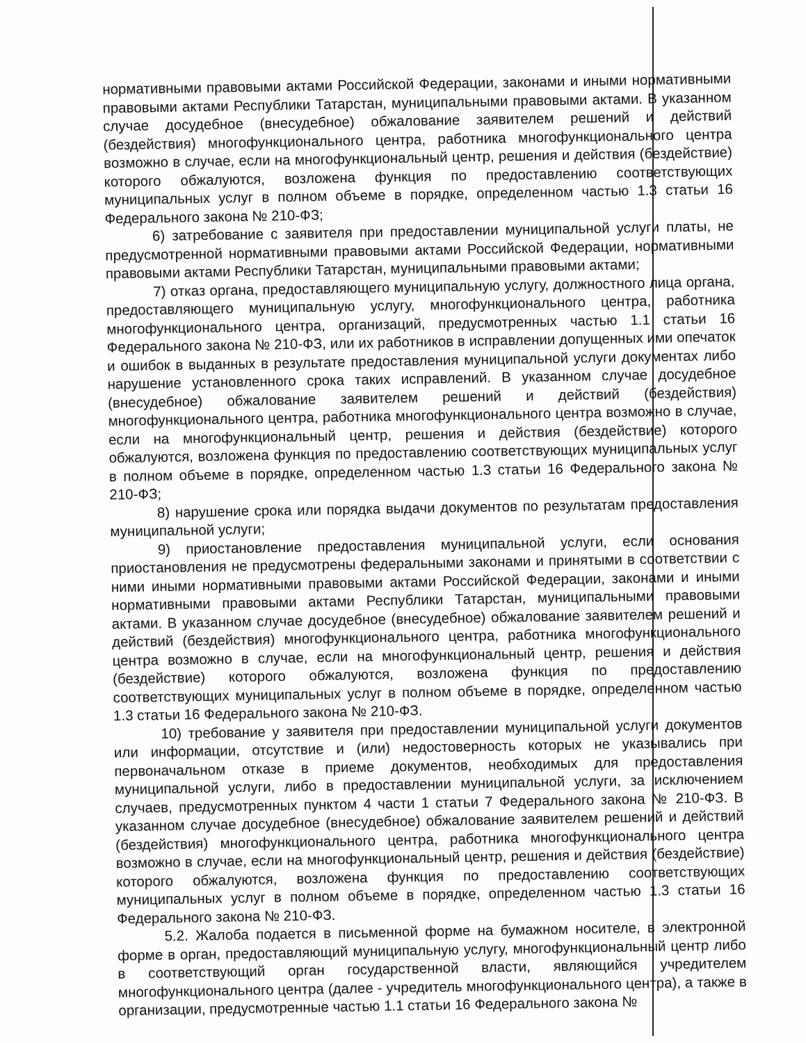нормативными правовыми актами Российской Федерации, законами и иными нормативными правовыми актами Республики Татарстан, муниципальными правовыми актами. В указанном случае досудебное (внесудебное) обжалование заявителем решений и действий (бездействия) многофункционального центра, работника многофункционального центра возможно в случае, если на многофункциональный центр, решения и действия (бездействие) которого обжалуются, возложена функция по предоставлению соответствующих муниципальных услуг в полном объеме в порядке, определенном частью 1.3 статьи 16 Федерального закона № 210-ФЗ;
6) затребование с заявителя при предоставлении муниципальной услуги платы, не предусмотренной нормативными правовыми актами Российской Федерации, нормативными правовыми актами Республики Татарстан, муниципальными правовыми актами;
7) отказ органа, предоставляющего муниципальную услугу, должностного лица органа, предоставляющего муниципальную услугу, многофункционального центра, работника многофункционального центра, организаций, предусмотренных частью 1.1 статьи 16 Федерального закона № 210-ФЗ, или их работников в исправлении допущенных ими опечаток и ошибок в выданных в результате предоставления муниципальной услуги документах либо нарушение установленного срока таких исправлений. В указанном случае досудебное (внесудебное) обжалование заявителем решений и действий (бездействия) многофункционального центра, работника многофункционального центра возможно в случае, если на многофункциональный центр, решения и действия (бездействие) которого обжалуются, возложена функция по предоставлению соответствующих муниципальных услуг в полном объеме в порядке, определенном частью 1.3 статьи 16 Федерального закона № 210-ФЗ;
8) нарушение срока или порядка выдачи документов по результатам предоставления муниципальной услуги;
9) приостановление предоставления муниципальной услуги, если основания приостановления не предусмотрены федеральными законами и принятыми в соответствии с ними иными нормативными правовыми актами Российской Федерации, законами и иными нормативными правовыми актами Республики Татарстан, муниципальными правовыми актами. В указанном случае досудебное (внесудебное) обжалование заявителем решений и действий (бездействия) многофункционального центра, работника многофункционального центра возможно в случае, если на многофункциональный центр, решения и действия (бездействие) которого обжалуются, возложена функция по предоставлению соответствующих муниципальных услуг в полном объеме в порядке, определенном частью 1.3 статьи 16 Федерального закона № 210-ФЗ.
10) требование у заявителя при предоставлении муниципальной услуги документов или информации, отсутствие и (или) недостоверность которых не указывались при первоначальном отказе в приеме документов, необходимых для предоставления муниципальной услуги, либо в предоставлении муниципальной услуги, за исключением случаев, предусмотренных пунктом 4 части 1 статьи 7 Федерального закона № 210-ФЗ. В указанном случае досудебное (внесудебное) обжалование заявителем решений и действий (бездействия) многофункционального центра, работника многофункционального центра возможно в случае, если на многофункциональный центр, решения и действия (бездействие) которого обжалуются, возложена функция по предоставлению соответствующих муниципальных услуг в полном объеме в порядке, определенном частью 1.3 статьи 16 Федерального закона № 210-ФЗ.
5.2. Жалоба подается в письменной форме на бумажном носителе, в электронной форме в орган, предоставляющий муниципальную услугу, многофункциональный центр либо в соответствующий орган государственной власти, являющийся учредителем многофункционального центра (далее - учредитель многофункционального центра), а также в организации, предусмотренные частью 1.1 статьи 16 Федерального закона №